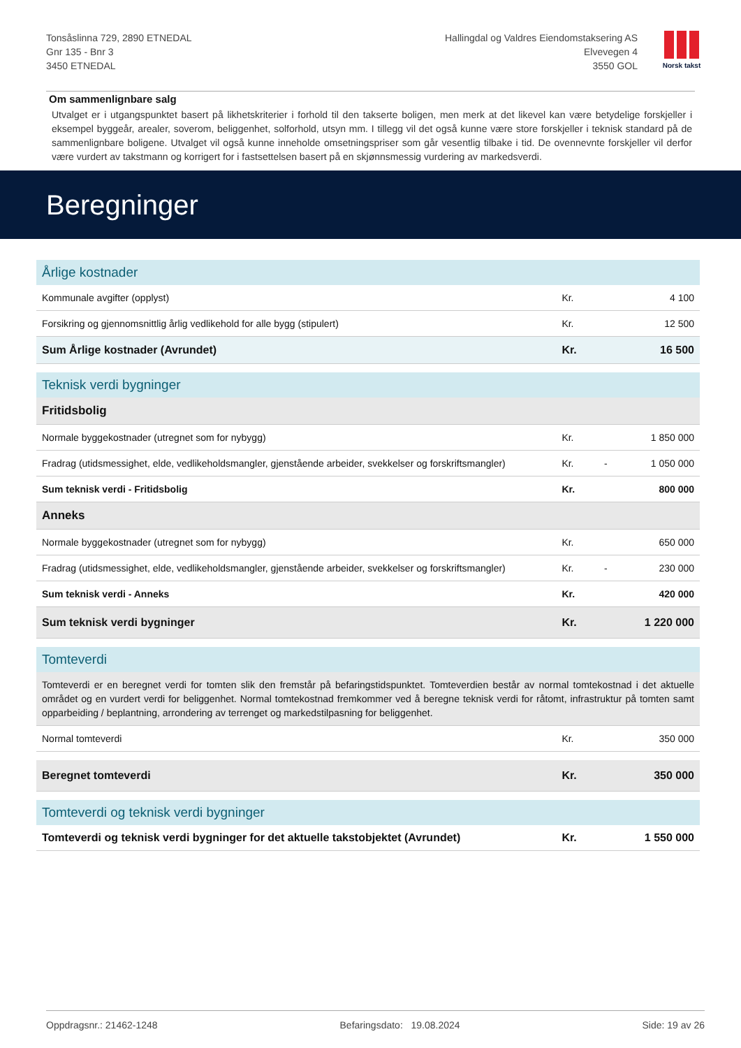Tonsåslinna 729, 2890 ETNEDAL
Gnr 135 - Bnr 3
3450 ETNEDAL
Hallingdal og Valdres Eiendomstaksering AS
Elvevegen 4
3550 GOL
Norsk takst
Om sammenlignbare salg
Utvalget er i utgangspunktet basert på likhetskriterier i forhold til den takserte boligen, men merk at det likevel kan være betydelige forskjeller i eksempel byggeår, arealer, soverom, beliggenhet, solforhold, utsyn mm. I tillegg vil det også kunne være store forskjeller i teknisk standard på de sammenlignbare boligene. Utvalget vil også kunne inneholde omsetningspriser som går vesentlig tilbake i tid. De ovennevnte forskjeller vil derfor være vurdert av takstmann og korrigert for i fastsettelsen basert på en skjønnsmessig vurdering av markedsverdi.
Beregninger
| Årlige kostnader | | | |
| Kommunale avgifter (opplyst) | Kr. | | 4 100 |
| Forsikring og gjennomsnittlig årlig vedlikehold for alle bygg (stipulert) | Kr. | | 12 500 |
| Sum Årlige kostnader (Avrundet) | Kr. | | 16 500 |
| Teknisk verdi bygninger | | | |
| Fritidsbolig | | | |
| Normale byggekostnader (utregnet som for nybygg) | Kr. | | 1 850 000 |
| Fradrag (utidsmessighet, elde, vedlikeholdsmangler, gjenstående arbeider, svekkelser og forskriftsmangler) | Kr. | - | 1 050 000 |
| Sum teknisk verdi - Fritidsbolig | Kr. | | 800 000 |
| Anneks | | | |
| Normale byggekostnader (utregnet som for nybygg) | Kr. | | 650 000 |
| Fradrag (utidsmessighet, elde, vedlikeholdsmangler, gjenstående arbeider, svekkelser og forskriftsmangler) | Kr. | - | 230 000 |
| Sum teknisk verdi - Anneks | Kr. | | 420 000 |
| Sum teknisk verdi bygninger | Kr. | | 1 220 000 |
| Tomteverdi | | | |
| Tomteverdi er en beregnet verdi for tomten slik den fremstår på befaringstidspunktet. Tomteverdien består av normal tomtekostnad i det aktuelle området og en vurdert verdi for beliggenhet. Normal tomtekostnad fremkommer ved å beregne teknisk verdi for råtomt, infrastruktur på tomten samt opparbeiding / beplantning, arrondering av terrenget og markedstilpasning for beliggenhet. | | | |
| Normal tomteverdi | Kr. | | 350 000 |
| Beregnet tomteverdi | Kr. | | 350 000 |
| Tomteverdi og teknisk verdi bygninger | | | |
| Tomteverdi og teknisk verdi bygninger for det aktuelle takstobjektet (Avrundet) | Kr. | | 1 550 000 |
Oppdragsnr.: 21462-1248 Befaringsdato: 19.08.2024 Side: 19 av 26